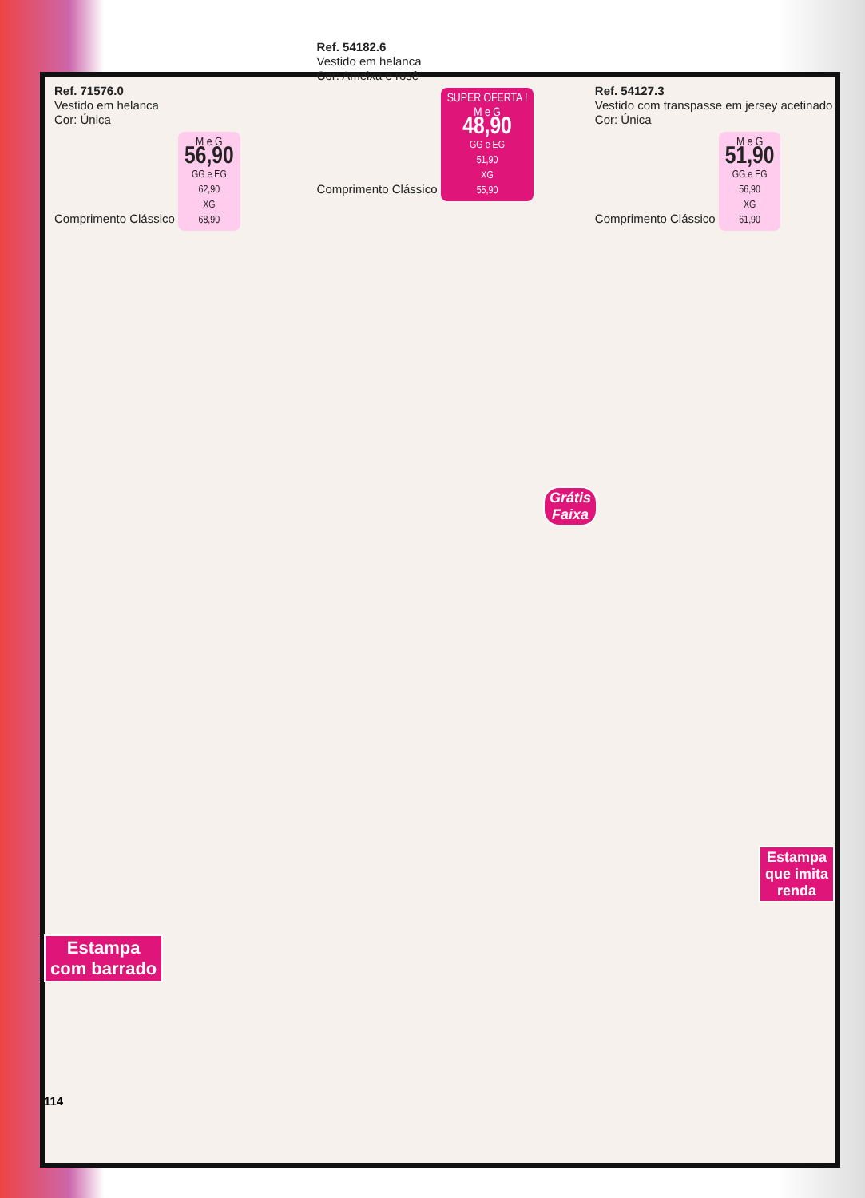Ref. 71576.0
Vestido em helanca
Cor: Única
Comprimento Clássico
M e G
56,90
GG e EG
62,90
XG
68,90
Ref. 54182.6
Vestido em helanca
Cor: Ameixa e rosê
Comprimento Clássico
SUPER OFERTA !
M e G
48,90
GG e EG
51,90
XG
55,90
Ref. 54127.3
Vestido com transpasse em jersey acetinado
Cor: Única
Comprimento Clássico
M e G
51,90
GG e EG
56,90
XG
61,90
Grátis
Faixa
Estampa
que imita
renda
Estampa
com barrado
114